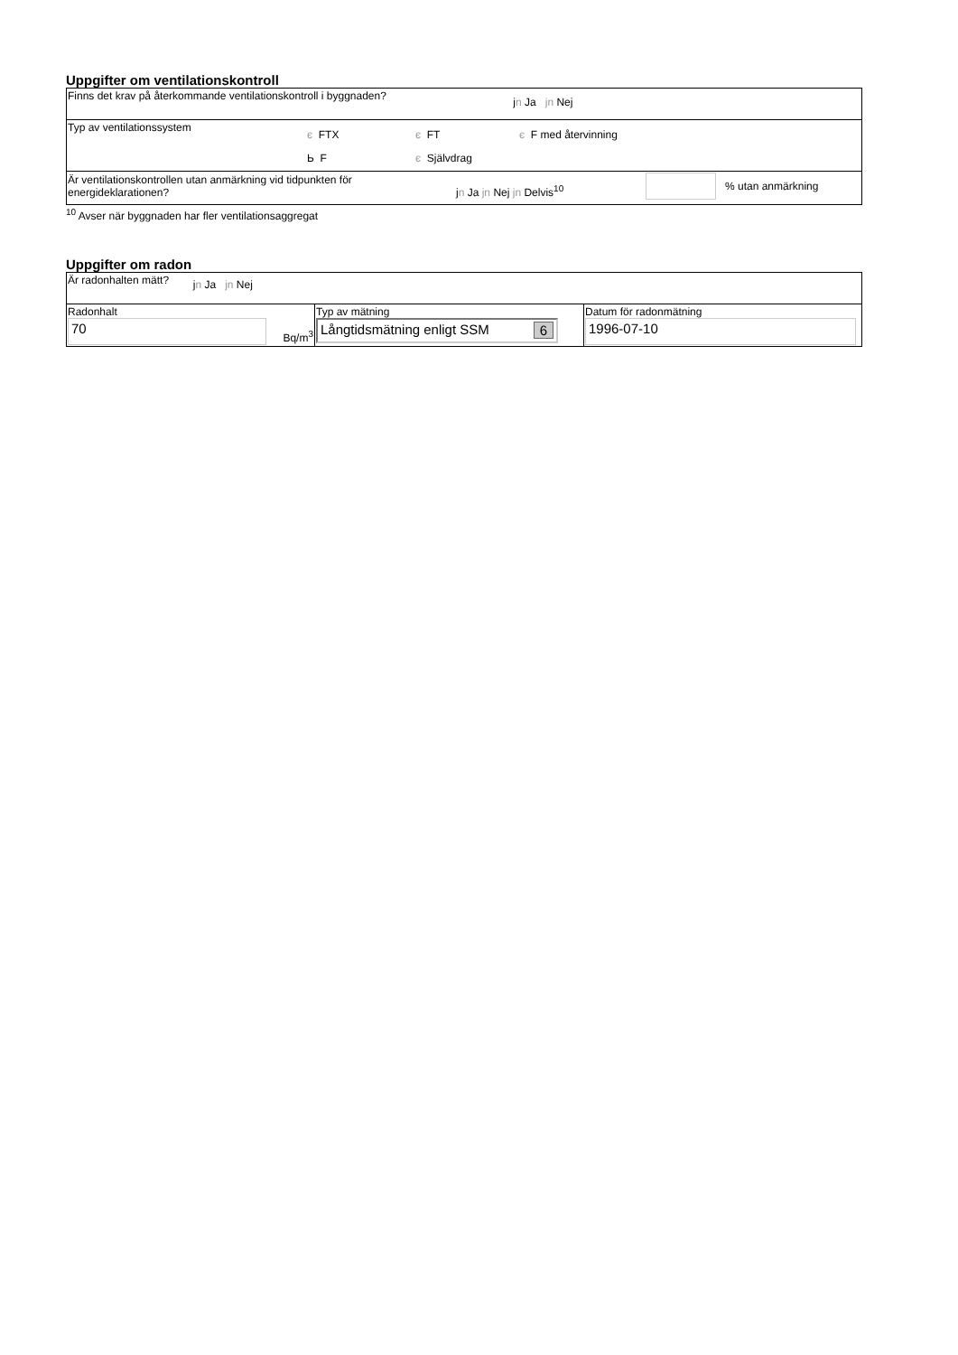Uppgifter om ventilationskontroll
| Finns det krav på återkommande ventilationskontroll i byggnaden? j n Ja jn Nej |
| Typ av ventilationssystem є FTX є FT є F med återvinning Ь F є Självdrag |
| Är ventilationskontrollen utan anmärkning vid tidpunkten för energideklarationen? j n Ja jn Nej jn Delvis<sup>10</sup> % utan anmärkning |
<sup>10</sup> Avser när byggnaden har fler ventilationsaggregat
Uppgifter om radon
| Är radonhalten mätt? j n Ja jn Nej | | |
| Radonhalt 70 Bq/m<sup>3</sup> | Typ av mätning Långtidsmätning enligt SSM 6 | Datum för radonmätning 1996-07-10 |